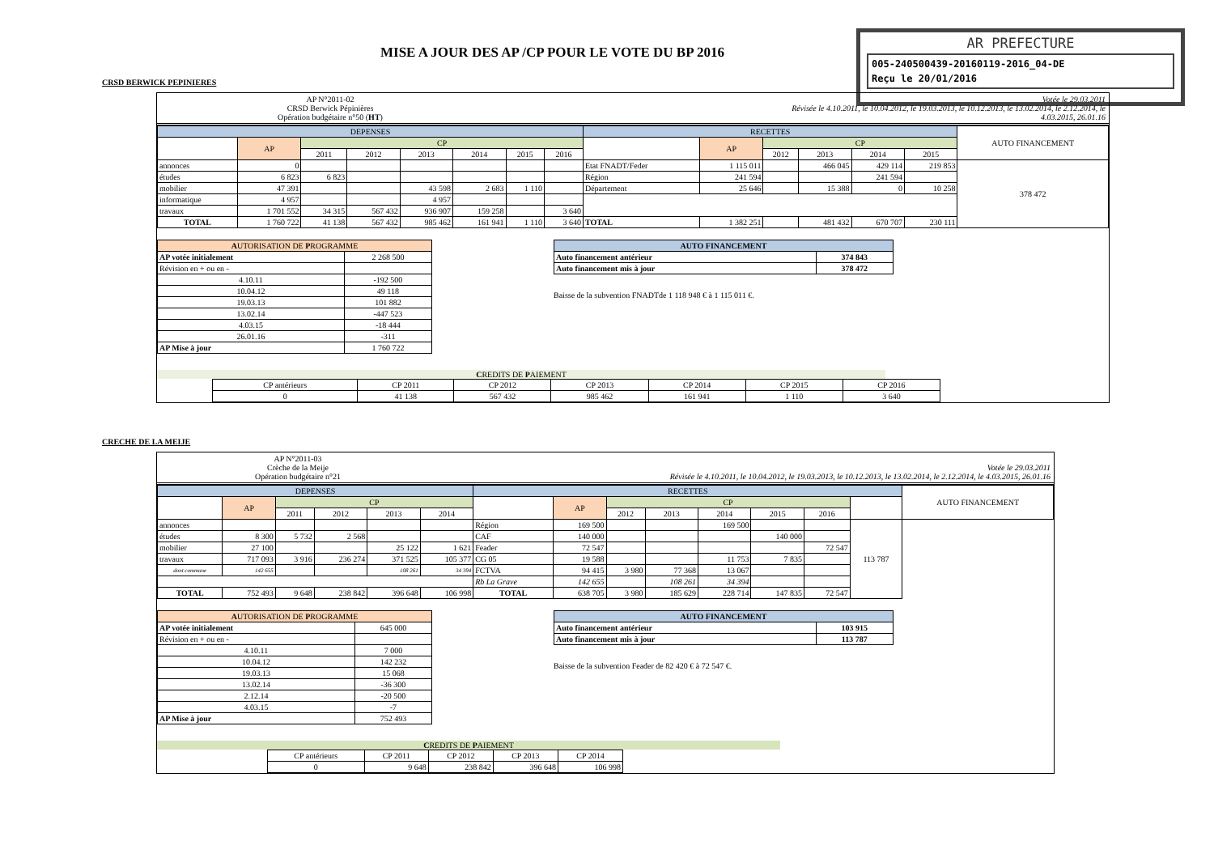MISE A JOUR DES AP /CP POUR LE VOTE DU BP 2016
AR PREFECTURE
005-240500439-20160119-2016_04-DE
Reçu le 20/01/2016
CRSD BERWICK PEPINIERES
AP N°2011-02
CRSD Berwick Pépinières
Opération budgétaire n°50 (HT)
Votée le 29.03.2011
Révisée le 4.10.2011, le 10.04.2012, le 19.03.2013, le 10.12.2013, le 13.02.2014, le 2.12.2014, le
4.03.2015, 26.01.16
| DEPENSES | | | | | | | | RECETTES | | | | | | AUTO FINANCEMENT |
| --- | --- | --- | --- | --- | --- | --- | --- | --- | --- | --- | --- | --- | --- | --- |
| | AP | CP | | | | | | | AP | CP | | | | |
| | | 2011 | 2012 | 2013 | 2014 | 2015 | 2016 | | | 2012 | 2013 | 2014 | 2015 | |
| annonces | 0 | | | | | | | Etat FNADT/Feder | 1 115 011 | | 466 045 | 429 114 | 219 853 | 378 472 |
| études | 6 823 | 6 823 | | | | | | Région | 241 594 | | | 241 594 | | |
| mobilier | 47 391 | | | 43 598 | 2 683 | 1 110 | | Département | 25 646 | | 15 388 | 0 | 10 258 | |
| informatique | 4 957 | | | 4 957 | | | | | | | | | | |
| travaux | 1 701 552 | 34 315 | 567 432 | 936 907 | 159 258 | | 3 640 | | | | | | | |
| TOTAL | 1 760 722 | 41 138 | 567 432 | 985 462 | 161 941 | 1 110 | 3 640 | TOTAL | 1 382 251 | | 481 432 | 670 707 | 230 111 | |
| A UTORISATION DE P ROGRAMME | |
| --- | --- |
| AP votée initialement | 2 268 500 |
| Révision en + ou en - | |
| 4.10.11 | -192 500 |
| 10.04.12 | 49 118 |
| 19.03.13 | 101 882 |
| 13.02.14 | -447 523 |
| 4.03.15 | -18 444 |
| 26.01.16 | -311 |
| AP Mise à jour | 1 760 722 |
| AUTO FINANCEMENT | |
| --- | --- |
| Auto financement antérieur | 374 843 |
| Auto financement mis à jour | 378 472 |
Baisse de la subvention FNADTde 1 118 948 € à 1 115 011 €.
CREDITS DE PAIEMENT
| CP antérieurs | CP 2011 | CP 2012 | CP 2013 | CP 2014 | CP 2015 | CP 2016 |
| 0 | 41 138 | 567 432 | 985 462 | 161 941 | 1 110 | 3 640 |
CRECHE DE LA MEIJE
AP N°2011-03
Crèche de la Meije
Opération budgétaire n°21
Votée le 29.03.2011
Révisée le 4.10.2011, le 10.04.2012, le 19.03.2013, le 10.12.2013, le 13.02.2014, le 2.12.2014, le 4.03.2015, 26.01.16
| DEPENSES | | | | | | RECETTES | | | | | | | | AUTO FINANCEMENT |
| --- | --- | --- | --- | --- | --- | --- | --- | --- | --- | --- | --- | --- | --- | --- |
| | AP | CP | | | | | AP | CP | | | | | | |
| | | 2011 | 2012 | 2013 | 2014 | | | 2012 | 2013 | 2014 | 2015 | 2016 | | |
| annonces | | | | | | Région | 169 500 | | | 169 500 | | | 113 787 | |
| études | 8 300 | 5 732 | 2 568 | | | CAF | 140 000 | | | | 140 000 | | | |
| mobilier | 27 100 | | | 25 122 | 1 621 | Feader | 72 547 | | | | | 72 547 | | |
| travaux | 717 093 | 3 916 | 236 274 | 371 525 | 105 377 | CG 05 | 19 588 | | | 11 753 | 7 835 | | | |
| dont commune | 142 655 | | | 108 261 | 34 394 | FCTVA | 94 415 | 3 980 | 77 368 | 13 067 | | | | |
| | | | | | | Rb La Grave | 142 655 | | 108 261 | 34 394 | | | | |
| TOTAL | 752 493 | 9 648 | 238 842 | 396 648 | 106 998 | TOTAL | 638 705 | 3 980 | 185 629 | 228 714 | 147 835 | 72 547 | | |
| A UTORISATION DE P ROGRAMME | |
| --- | --- |
| AP votée initialement | 645 000 |
| Révision en + ou en - | |
| 4.10.11 | 7 000 |
| 10.04.12 | 142 232 |
| 19.03.13 | 15 068 |
| 13.02.14 | -36 300 |
| 2.12.14 | -20 500 |
| 4.03.15 | -7 |
| AP Mise à jour | 752 493 |
| AUTO FINANCEMENT | |
| --- | --- |
| Auto financement antérieur | 103 915 |
| Auto financement mis à jour | 113 787 |
Baisse de la subvention Feader de 82 420 € à 72 547 €.
CREDITS DE PAIEMENT
| CP antérieurs | CP 2011 | CP 2012 | CP 2013 | CP 2014 |
| 0 | 9 648 | 238 842 | 396 648 | 106 998 |